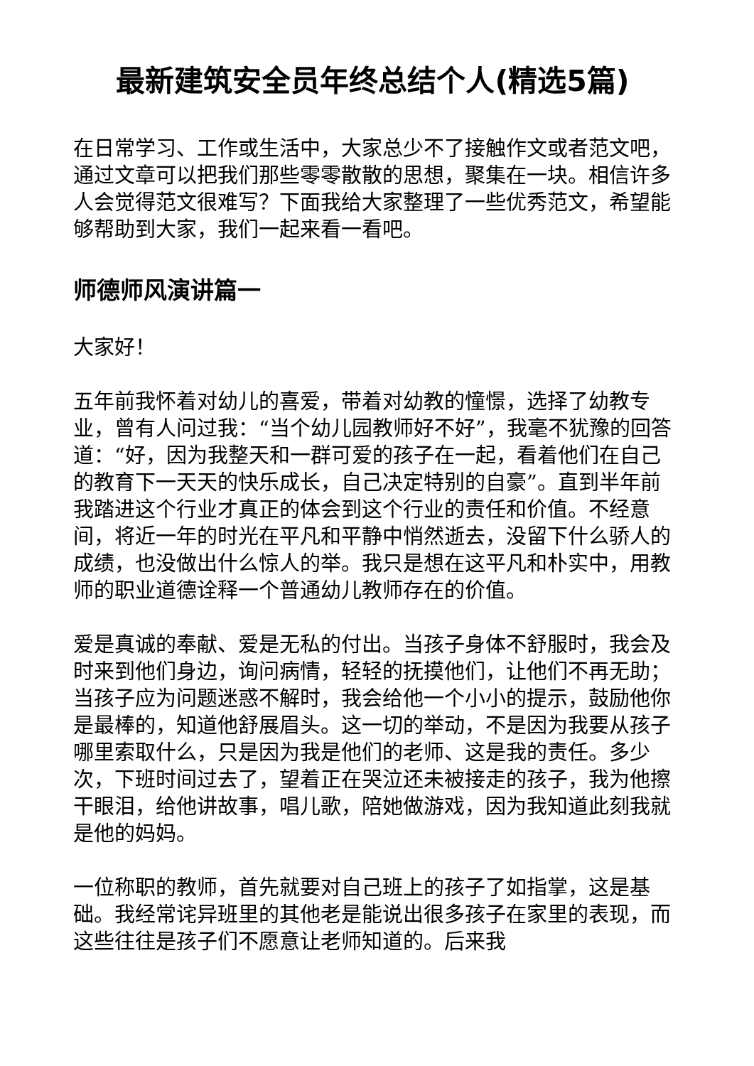最新建筑安全员年终总结个人(精选5篇)
在日常学习、工作或生活中，大家总少不了接触作文或者范文吧，通过文章可以把我们那些零零散散的思想，聚集在一块。相信许多人会觉得范文很难写？下面我给大家整理了一些优秀范文，希望能够帮助到大家，我们一起来看一看吧。
师德师风演讲篇一
大家好！
五年前我怀着对幼儿的喜爱，带着对幼教的憧憬，选择了幼教专业，曾有人问过我：“当个幼儿园教师好不好”，我毫不犹豫的回答道：“好，因为我整天和一群可爱的孩子在一起，看着他们在自己的教育下一天天的快乐成长，自己决定特别的自豪”。直到半年前我踏进这个行业才真正的体会到这个行业的责任和价值。不经意间，将近一年的时光在平凡和平静中悄然逝去，没留下什么骄人的成绩，也没做出什么惊人的举。我只是想在这平凡和朴实中，用教师的职业道德诠释一个普通幼儿教师存在的价值。
爱是真诚的奉献、爱是无私的付出。当孩子身体不舒服时，我会及时来到他们身边，询问病情，轻轻的抚摸他们，让他们不再无助；当孩子应为问题迷惑不解时，我会给他一个小小的提示，鼓励他你是最棒的，知道他舒展眉头。这一切的举动，不是因为我要从孩子哪里索取什么，只是因为我是他们的老师、这是我的责任。多少次，下班时间过去了，望着正在哭泣还未被接走的孩子，我为他擦干眼泪，给他讲故事，唱儿歌，陪她做游戏，因为我知道此刻我就是他的妈妈。
一位称职的教师，首先就要对自己班上的孩子了如指掌，这是基础。我经常诧异班里的其他老是能说出很多孩子在家里的表现，而这些往往是孩子们不愿意让老师知道的。后来我